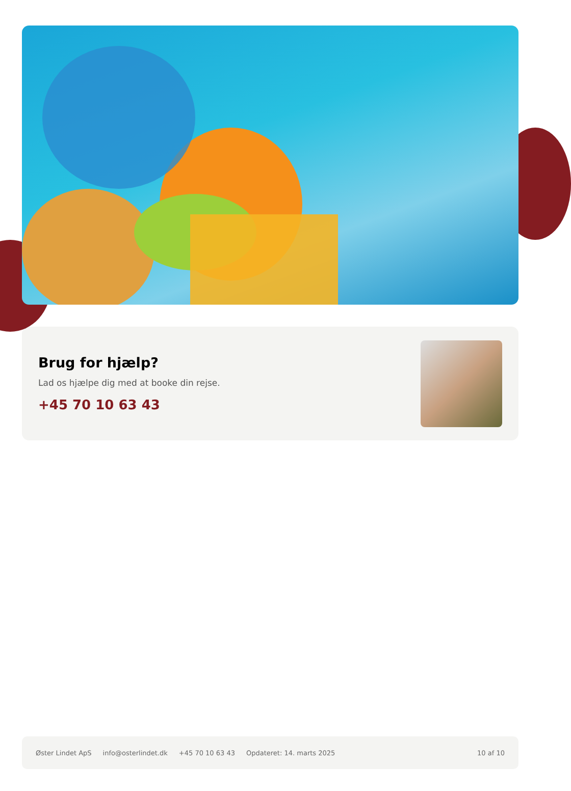Brug for hjælp?
Lad os hjælpe dig med at booke din rejse.
+45 70 10 63 43
Øster Lindet ApS info@osterlindet.dk +45 70 10 63 43 Opdateret: 14. marts 2025 10 af 10